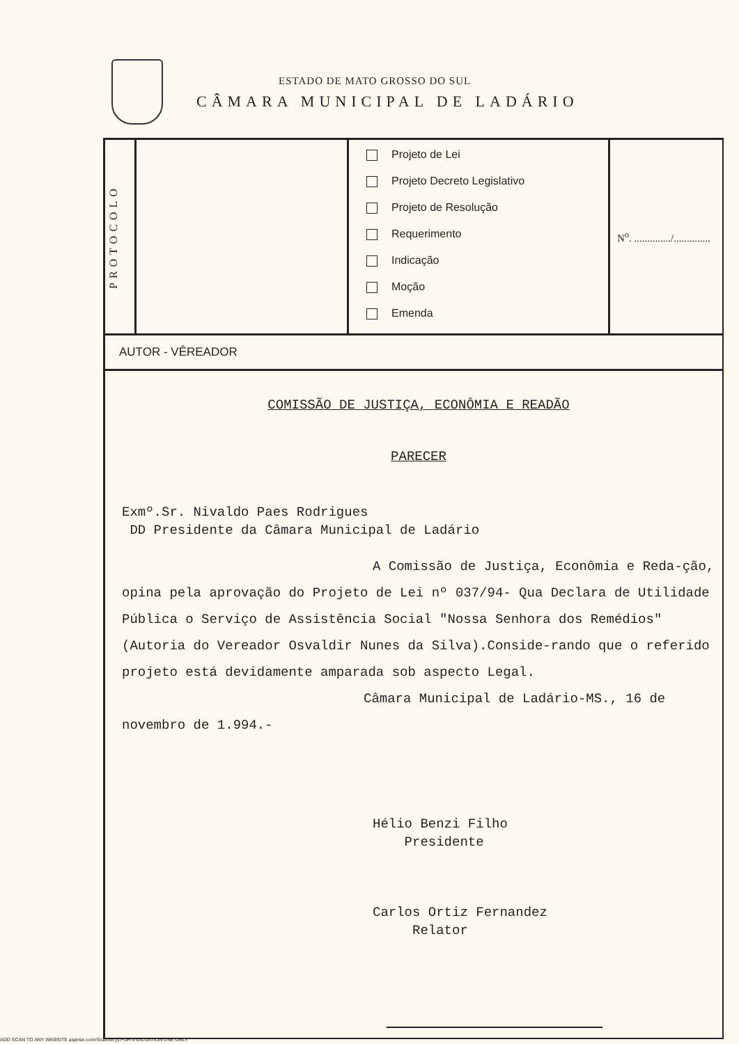ESTADO DE MATO GROSSO DO SUL
CÂMARA MUNICIPAL DE LADÁRIO
| PROTOCOLO | | Projeto de Lei Projeto Decreto Legislativo Projeto de Resolução Requerimento Indicação Moção Emenda | N<sup>o</sup>. ............../.............. |
AUTOR - VÊREADOR
COMISSÃO DE JUSTIÇA, ECONÔMIA E READÃO
PARECER
Exmº.Sr. Nivaldo Paes Rodrigues
DD Presidente da Câmara Municipal de Ladário
A Comissão de Justiça, Econômia e Reda-ção, opina pela aprovação do Projeto de Lei nº 037/94- Qua Declara de Utilidade Pública o Serviço de Assistência Social "Nossa Senhora dos Remédios"(Autoria do Vereador Osvaldir Nunes da Silva).Conside-rando que o referido projeto está devidamente amparada sob aspecto Legal.
Câmara Municipal de Ladário-MS., 16 de novembro de 1.994.-
Hélio Benzi Filho
Presidente
Carlos Ortiz Fernandez
Relator
ADD SCAN TO ANY WEBSITE asprise.com/Scanner.js FOR EVALUATION USE ONLY